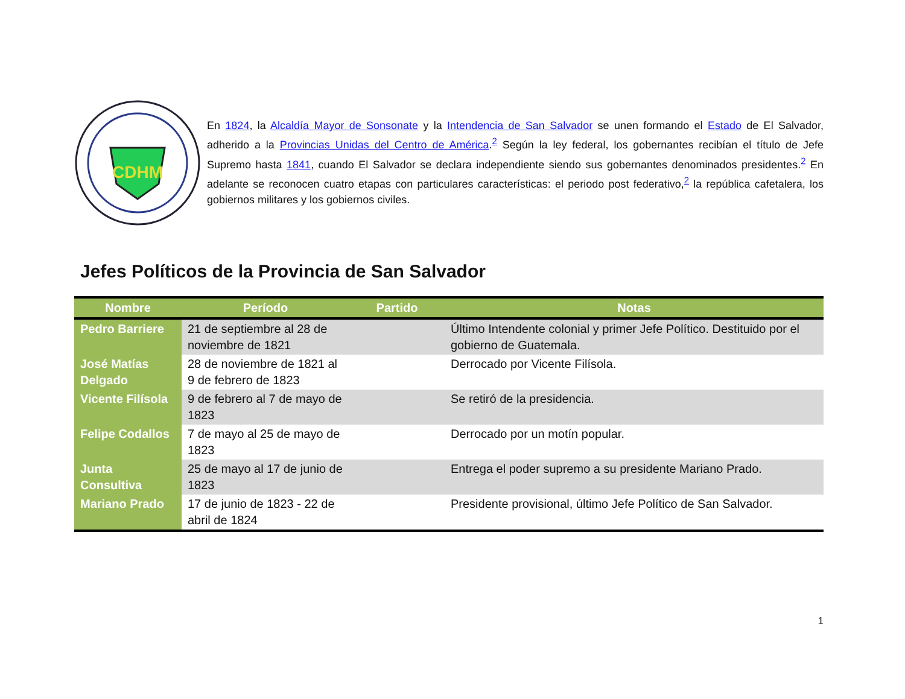CDHM
En 1824, la Alcaldía Mayor de Sonsonate y la Intendencia de San Salvador se unen formando el Estado de El Salvador, adherido a la Provincias Unidas del Centro de América.<sup>2</sup> Según la ley federal, los gobernantes recibían el título de Jefe Supremo hasta 1841, cuando El Salvador se declara independiente siendo sus gobernantes denominados presidentes.<sup>2</sup> En adelante se reconocen cuatro etapas con particulares características: el periodo post federativo,<sup>2</sup> la república cafetalera, los gobiernos militares y los gobiernos civiles.
Jefes Políticos de la Provincia de San Salvador
| Nombre | Período | Partido | Notas |
| --- | --- | --- | --- |
| Pedro Barriere | 21 de septiembre al 28 de noviembre de 1821 | | Último Intendente colonial y primer Jefe Político. Destituido por el gobierno de Guatemala. |
| José Matías Delgado | 28 de noviembre de 1821 al 9 de febrero de 1823 | | Derrocado por Vicente Filísola. |
| Vicente Filísola | 9 de febrero al 7 de mayo de 1823 | | Se retiró de la presidencia. |
| Felipe Codallos | 7 de mayo al 25 de mayo de 1823 | | Derrocado por un motín popular. |
| Junta Consultiva | 25 de mayo al 17 de junio de 1823 | | Entrega el poder supremo a su presidente Mariano Prado. |
| Mariano Prado | 17 de junio de 1823 - 22 de abril de 1824 | | Presidente provisional, último Jefe Político de San Salvador. |
1